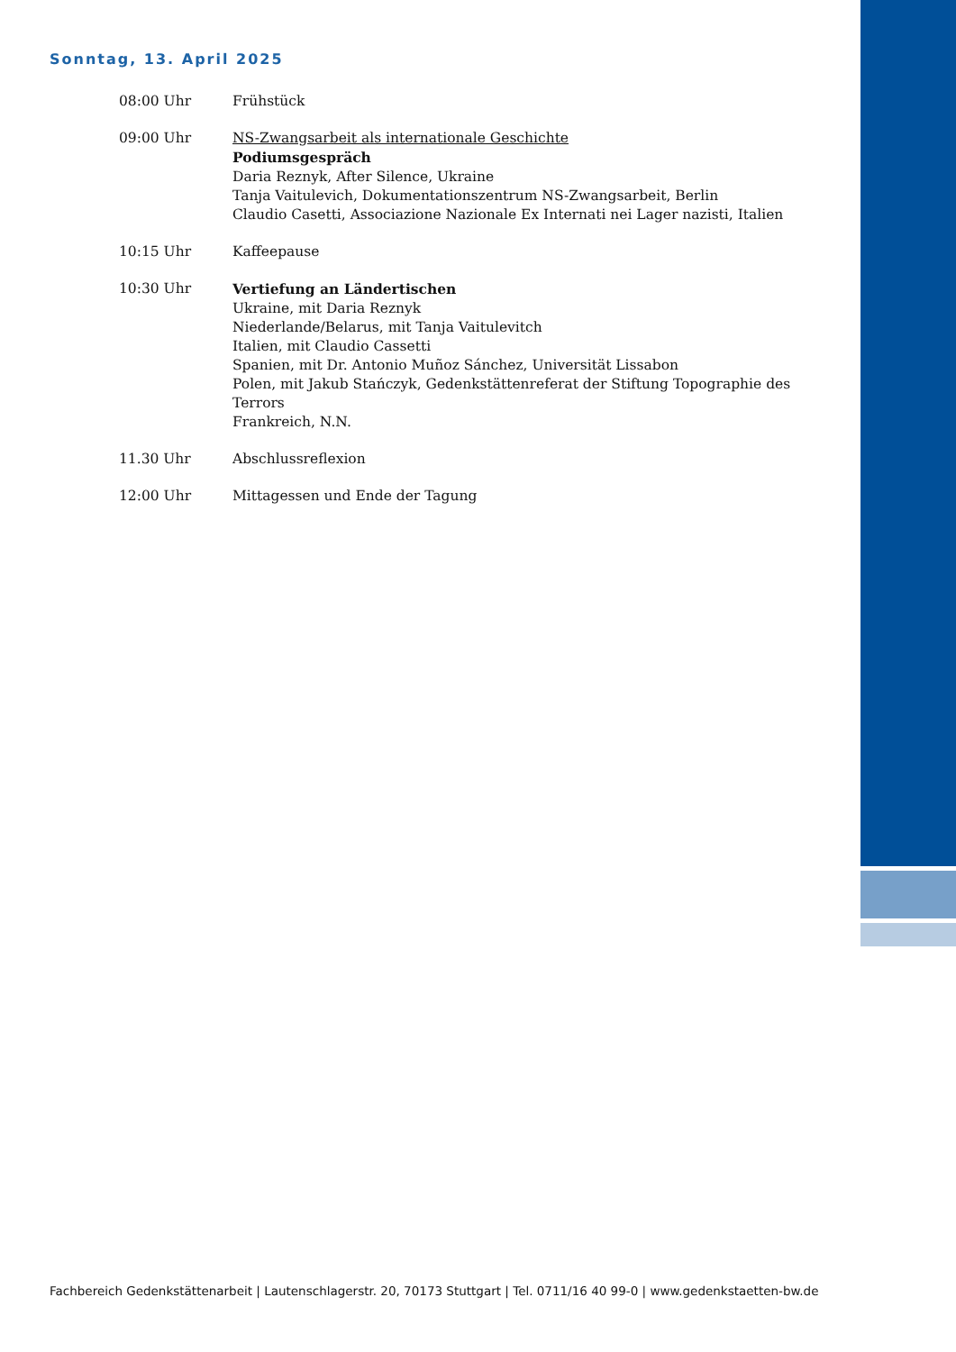Sonntag, 13. April 2025
08:00 Uhr Frühstück
09:00 Uhr NS-Zwangsarbeit als internationale Geschichte
Podiumsgespräch
Daria Reznyk, After Silence, Ukraine
Tanja Vaitulevich, Dokumentationszentrum NS-Zwangsarbeit, Berlin
Claudio Casetti, Associazione Nazionale Ex Internati nei Lager nazisti, Italien
10:15 Uhr Kaffeepause
10:30 Uhr Vertiefung an Ländertischen
Ukraine, mit Daria Reznyk
Niederlande/Belarus, mit Tanja Vaitulevitch
Italien, mit Claudio Cassetti
Spanien, mit Dr. Antonio Muñoz Sánchez, Universität Lissabon
Polen, mit Jakub Stańczyk, Gedenkstättenreferat der Stiftung Topographie des Terrors
Frankreich, N.N.
11.30 Uhr Abschlussreflexion
12:00 Uhr Mittagessen und Ende der Tagung
Fachbereich Gedenkstättenarbeit | Lautenschlagerstr. 20, 70173 Stuttgart | Tel. 0711/16 40 99-0 | www.gedenkstaetten-bw.de